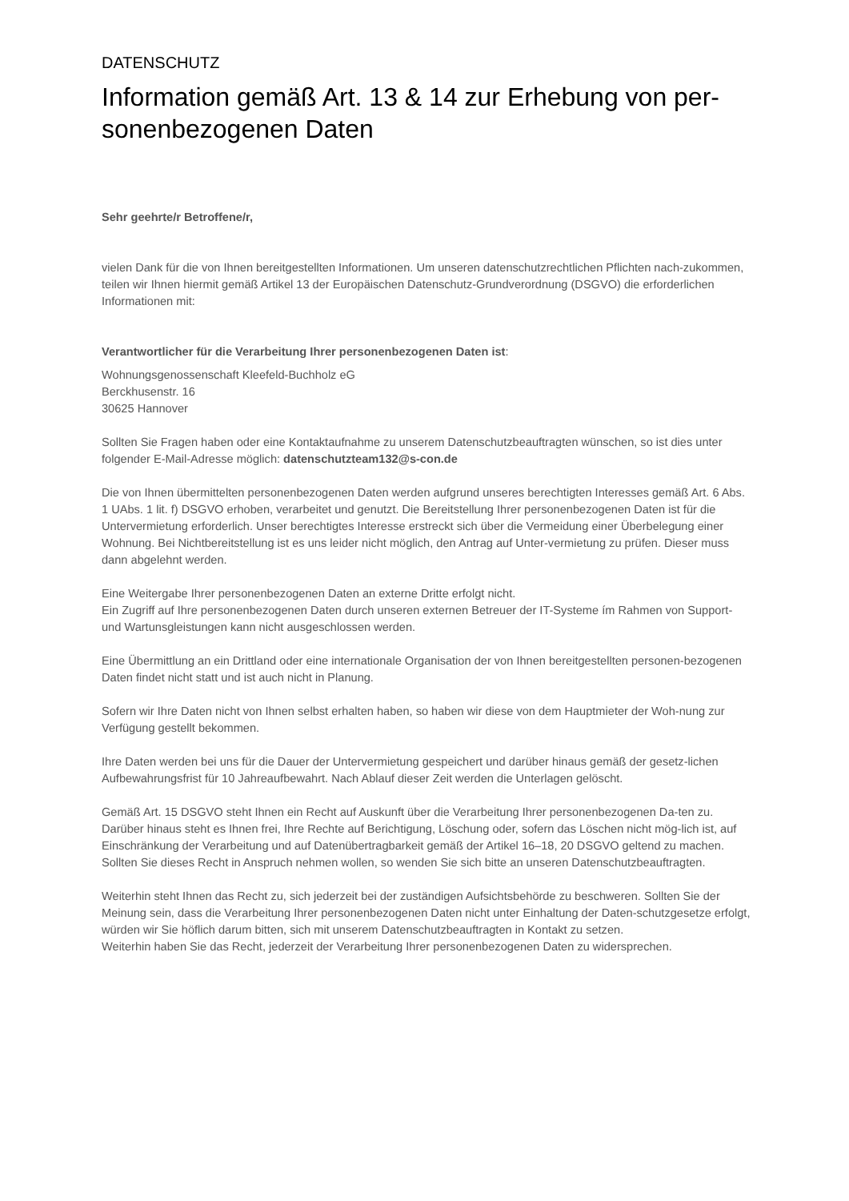DATENSCHUTZ
Information gemäß Art. 13 & 14 zur Erhebung von per-
sonenbezogenen Daten
Sehr geehrte/r Betroffene/r,
vielen Dank für die von Ihnen bereitgestellten Informationen. Um unseren datenschutzrechtlichen Pflichten nach-zukommen, teilen wir Ihnen hiermit gemäß Artikel 13 der Europäischen Datenschutz-Grundverordnung (DSGVO) die erforderlichen Informationen mit:
Verantwortlicher für die Verarbeitung Ihrer personenbezogenen Daten ist:
Wohnungsgenossenschaft Kleefeld-Buchholz eG
Berckhusenstr. 16
30625 Hannover
Sollten Sie Fragen haben oder eine Kontaktaufnahme zu unserem Datenschutzbeauftragten wünschen, so ist dies unter folgender E-Mail-Adresse möglich: datenschutzteam132@s-con.de
Die von Ihnen übermittelten personenbezogenen Daten werden aufgrund unseres berechtigten Interesses gemäß Art. 6 Abs. 1 UAbs. 1 lit. f) DSGVO erhoben, verarbeitet und genutzt. Die Bereitstellung Ihrer personenbezogenen Daten ist für die Untervermietung erforderlich. Unser berechtigtes Interesse erstreckt sich über die Vermeidung einer Überbelegung einer Wohnung. Bei Nichtbereitstellung ist es uns leider nicht möglich, den Antrag auf Unter-vermietung zu prüfen. Dieser muss dann abgelehnt werden.
Eine Weitergabe Ihrer personenbezogenen Daten an externe Dritte erfolgt nicht.
Ein Zugriff auf Ihre personenbezogenen Daten durch unseren externen Betreuer der IT-Systeme ím Rahmen von Support- und Wartunsgleistungen kann nicht ausgeschlossen werden.
Eine Übermittlung an ein Drittland oder eine internationale Organisation der von Ihnen bereitgestellten personen-bezogenen Daten findet nicht statt und ist auch nicht in Planung.
Sofern wir Ihre Daten nicht von Ihnen selbst erhalten haben, so haben wir diese von dem Hauptmieter der Woh-nung zur Verfügung gestellt bekommen.
Ihre Daten werden bei uns für die Dauer der Untervermietung gespeichert und darüber hinaus gemäß der gesetz-lichen Aufbewahrungsfrist für 10 Jahreaufbewahrt. Nach Ablauf dieser Zeit werden die Unterlagen gelöscht.
Gemäß Art. 15 DSGVO steht Ihnen ein Recht auf Auskunft über die Verarbeitung Ihrer personenbezogenen Da-ten zu.
Darüber hinaus steht es Ihnen frei, Ihre Rechte auf Berichtigung, Löschung oder, sofern das Löschen nicht mög-lich ist, auf Einschränkung der Verarbeitung und auf Datenübertragbarkeit gemäß der Artikel 16–18, 20 DSGVO geltend zu machen. Sollten Sie dieses Recht in Anspruch nehmen wollen, so wenden Sie sich bitte an unseren Datenschutzbeauftragten.
Weiterhin steht Ihnen das Recht zu, sich jederzeit bei der zuständigen Aufsichtsbehörde zu beschweren. Sollten Sie der Meinung sein, dass die Verarbeitung Ihrer personenbezogenen Daten nicht unter Einhaltung der Daten-schutzgesetze erfolgt, würden wir Sie höflich darum bitten, sich mit unserem Datenschutzbeauftragten in Kontakt zu setzen.
Weiterhin haben Sie das Recht, jederzeit der Verarbeitung Ihrer personenbezogenen Daten zu widersprechen.